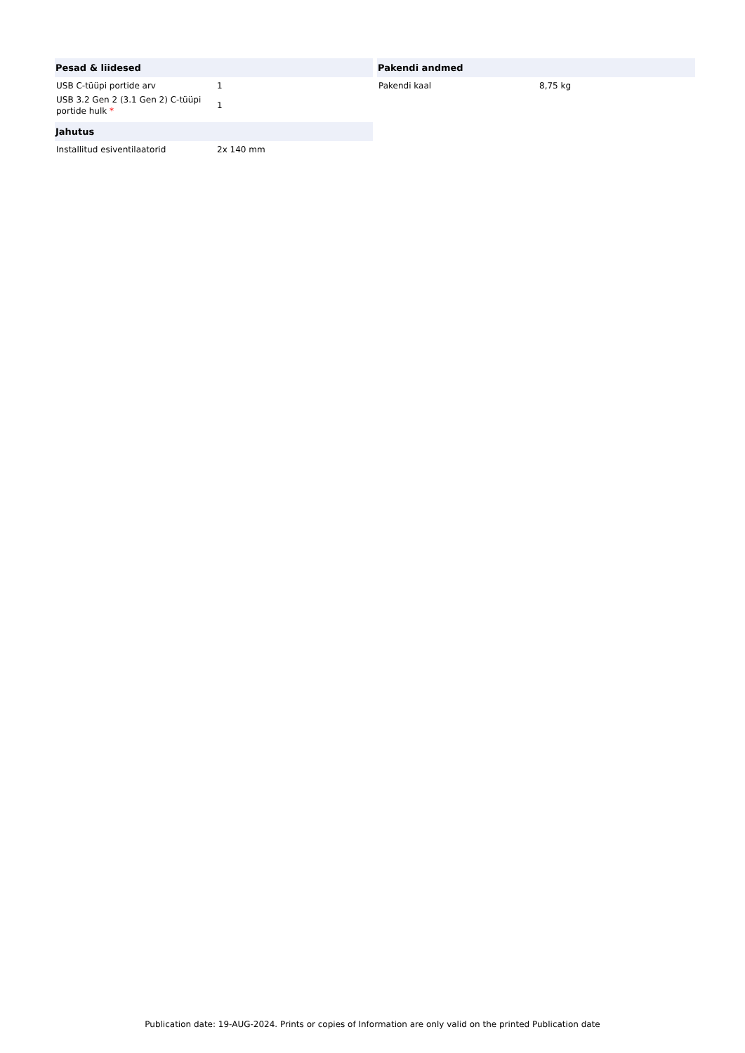| Pesad & liidesed | |
| --- | --- |
| USB C-tüüpi portide arv | 1 |
| USB 3.2 Gen 2 (3.1 Gen 2) C-tüüpi portide hulk * | 1 |
| Jahutus | |
| --- | --- |
| Installitud esiventilaatorid | 2x 140 mm |
| Pakendi andmed | |
| --- | --- |
| Pakendi kaal | 8,75 kg |
Publication date: 19-AUG-2024. Prints or copies of Information are only valid on the printed Publication date